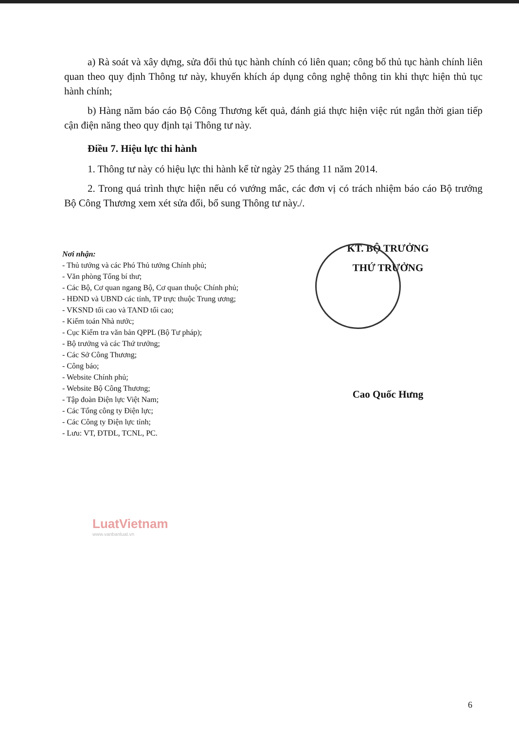a) Rà soát và xây dựng, sửa đổi thủ tục hành chính có liên quan; công bố thủ tục hành chính liên quan theo quy định Thông tư này, khuyến khích áp dụng công nghệ thông tin khi thực hiện thủ tục hành chính;
b) Hàng năm báo cáo Bộ Công Thương kết quả, đánh giá thực hiện việc rút ngắn thời gian tiếp cận điện năng theo quy định tại Thông tư này.
Điều 7. Hiệu lực thi hành
1. Thông tư này có hiệu lực thi hành kể từ ngày 25 tháng 11 năm 2014.
2. Trong quá trình thực hiện nếu có vướng mắc, các đơn vị có trách nhiệm báo cáo Bộ trưởng Bộ Công Thương xem xét sửa đổi, bổ sung Thông tư này./.
Nơi nhận:
- Thủ tướng và các Phó Thủ tướng Chính phủ;
- Văn phòng Tổng bí thư;
- Các Bộ, Cơ quan ngang Bộ, Cơ quan thuộc Chính phủ;
- HĐND và UBND các tỉnh, TP trực thuộc Trung ương;
- VKSND tối cao và TAND tối cao;
- Kiểm toán Nhà nước;
- Cục Kiểm tra văn bản QPPL (Bộ Tư pháp);
- Bộ trưởng và các Thứ trưởng;
- Các Sở Công Thương;
- Công báo;
- Website Chính phủ;
- Website Bộ Công Thương;
- Tập đoàn Điện lực Việt Nam;
- Các Tổng công ty Điện lực;
- Các Công ty Điện lực tỉnh;
- Lưu: VT, ĐTĐL, TCNL, PC.
KT. BỘ TRƯỞNG
THỨ TRƯỞNG
Cao Quốc Hưng
LuatVietnam
www.vanbanluat.vn
6